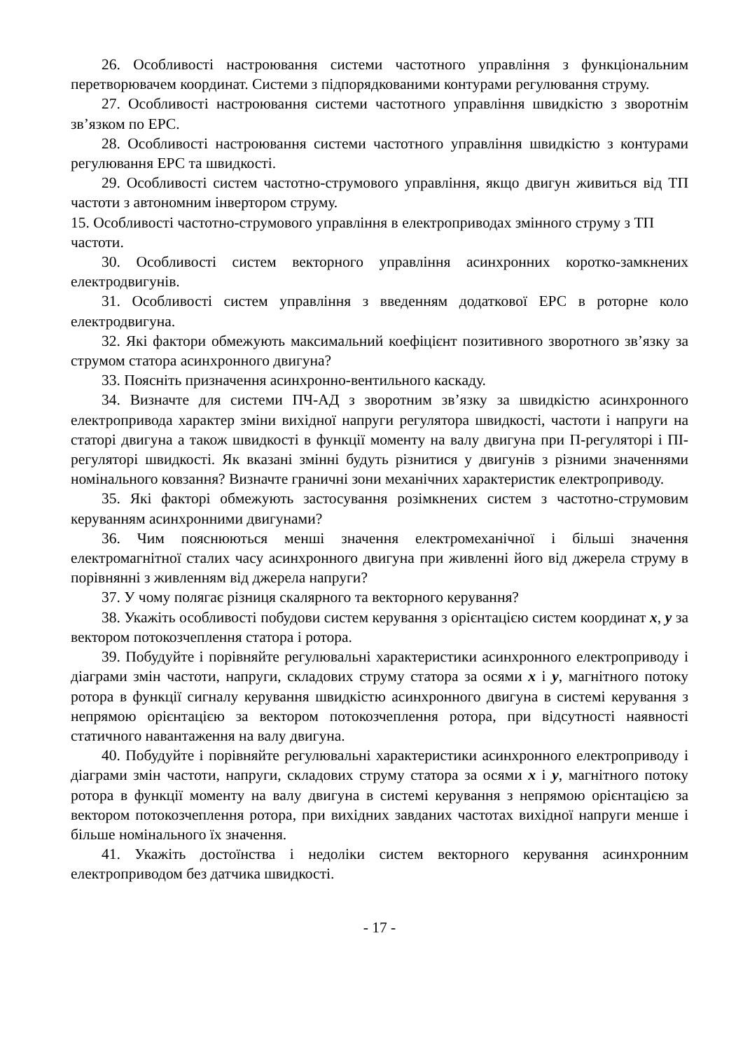26. Особливості настроювання системи частотного управління з функціональним перетворювачем координат. Системи з підпорядкованими контурами регулювання струму.
27. Особливості настроювання системи частотного управління швидкістю з зворотнім зв’язком по ЕРС.
28. Особливості настроювання системи частотного управління швидкістю з контурами регулювання ЕРС та швидкості.
29. Особливості систем частотно-струмового управління, якщо двигун живиться від ТП частоти з автономним інвертором струму.
15. Особливості частотно-струмового управління в електроприводах змінного струму з ТП частоти.
30. Особливості систем векторного управління асинхронних коротко-замкнених електродвигунів.
31. Особливості систем управління з введенням додаткової ЕРС в роторне коло електродвигуна.
32. Які фактори обмежують максимальний коефіцієнт позитивного зворотного зв’язку за струмом статора асинхронного двигуна?
33. Поясніть призначення асинхронно-вентильного каскаду.
34. Визначте для системи ПЧ-АД з зворотним зв’язку за швидкістю асинхронного електропривода характер зміни вихідної напруги регулятора швидкості, частоти і напруги на статорі двигуна а також швидкості в функції моменту на валу двигуна при П-регуляторі і ПІ-регуляторі швидкості. Як вказані змінні будуть різнитися у двигунів з різними значеннями номінального ковзання? Визначте граничні зони механічних характеристик електроприводу.
35. Які факторі обмежують застосування розімкнених систем з частотно-струмовим керуванням асинхронними двигунами?
36. Чим пояснюються менші значення електромеханічної і більші значення електромагнітної сталих часу асинхронного двигуна при живленні його від джерела струму в порівнянні з живленням від джерела напруги?
37. У чому полягає різниця скалярного та векторного керування?
38. Укажіть особливості побудови систем керування з орієнтацією систем координат x, y за вектором потокозчеплення статора і ротора.
39. Побудуйте і порівняйте регулювальні характеристики асинхронного електроприводу і діаграми змін частоти, напруги, складових струму статора за осями x і y, магнітного потоку ротора в функції сигналу керування швидкістю асинхронного двигуна в системі керування з непрямою орієнтацією за вектором потокозчеплення ротора, при відсутності наявності статичного навантаження на валу двигуна.
40. Побудуйте і порівняйте регулювальні характеристики асинхронного електроприводу і діаграми змін частоти, напруги, складових струму статора за осями x і y, магнітного потоку ротора в функції моменту на валу двигуна в системі керування з непрямою орієнтацією за вектором потокозчеплення ротора, при вихідних завданих частотах вихідної напруги менше і більше номінального їх значення.
41. Укажіть достоїнства і недоліки систем векторного керування асинхронним електроприводом без датчика швидкості.
- 17 -